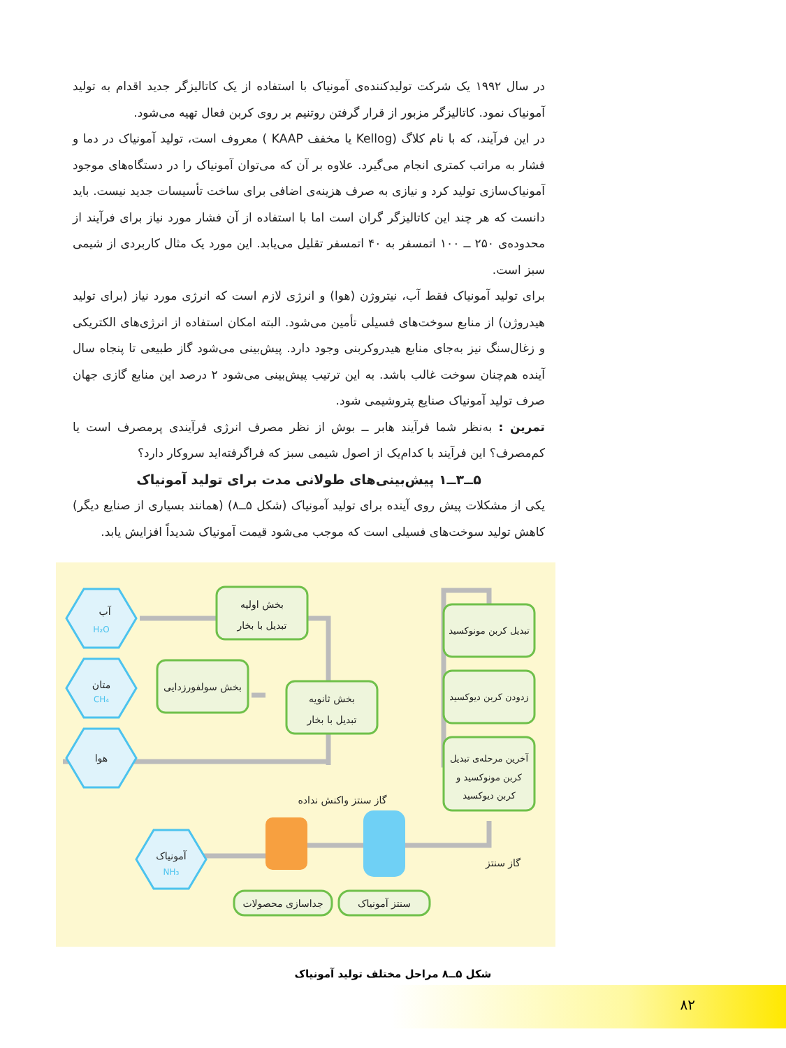در سال ۱۹۹۲ یک شرکت تولیدکننده‌ی آمونیاک با استفاده از یک کاتالیزگر جدید اقدام به تولید آمونیاک نمود. کاتالیزگر مزبور از قرار گرفتن روتنیم بر روی کربن فعال تهیه می‌شود.
در این فرآیند، که با نام کلاگ (Kellog یا مخفف KAAP ) معروف است، تولید آمونیاک در دما و فشار به مراتب کمتری انجام می‌گیرد. علاوه بر آن که می‌توان آمونیاک را در دستگاه‌های موجود آمونیاک‌سازی تولید کرد و نیازی به صرف هزینه‌ی اضافی برای ساخت تأسیسات جدید نیست. باید دانست که هر چند این کاتالیزگر گران است اما با استفاده از آن فشار مورد نیاز برای فرآیند از محدوده‌ی ۲۵۰ ــ ۱۰۰ اتمسفر به ۴۰ اتمسفر تقلیل می‌یابد. این مورد یک مثال کاربردی از شیمی سبز است.
برای تولید آمونیاک فقط آب، نیتروژن (هوا) و انرژی لازم است که انرژی مورد نیاز (برای تولید هیدروژن) از منابع سوخت‌های فسیلی تأمین می‌شود. البته امکان استفاده از انرژی‌های الکتریکی و زغال‌سنگ نیز به‌جای منابع هیدروکربنی وجود دارد. پیش‌بینی می‌شود گاز طبیعی تا پنجاه سال آینده هم‌چنان سوخت غالب باشد. به این ترتیب پیش‌بینی می‌شود ۲ درصد این منابع گازی جهان صرف تولید آمونیاک صنایع پتروشیمی شود.
تمرین : به‌نظر شما فرآیند هابر ــ بوش از نظر مصرف انرژی فرآیندی پرمصرف است یا کم‌مصرف؟ این فرآیند با کدام‌یک از اصول شیمی سبز که فراگرفته‌اید سروکار دارد؟
۵ــ۳ــ۱ پیش‌بینی‌های طولانی مدت برای تولید آمونیاک
یکی از مشکلات پیش روی آینده برای تولید آمونیاک (شکل ۵ــ۸) (همانند بسیاری از صنایع دیگر) کاهش تولید سوخت‌های فسیلی است که موجب می‌شود قیمت آمونیاک شدیداً افزایش یابد.
آب
H₂O
متان
CH₄
هوا
آمونیاک
NH₃
بخش اولیه
تبدیل با بخار
بخش سولفورزدایی
بخش ثانویه
تبدیل با بخار
تبدیل کربن مونوکسید
زدودن کربن دیوکسید
آخرین مرحله‌ی تبدیل
کربن مونوکسید و
کربن دیوکسید
گاز سنتز واکنش نداده
گاز سنتز
جداسازی محصولات
سنتز آمونیاک
شکل ۵ــ۸ مراحل مختلف تولید آمونیاک
۸۲